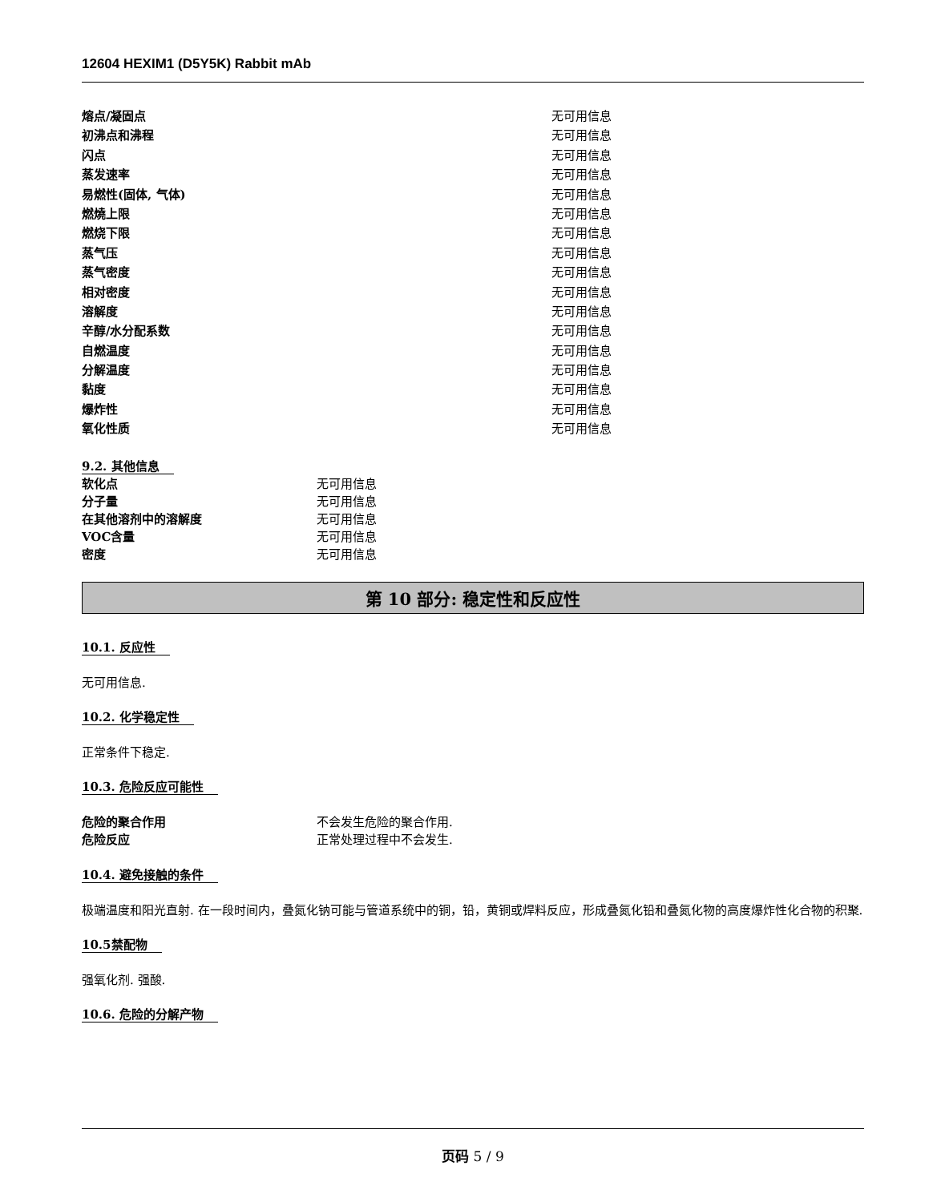12604 HEXIM1 (D5Y5K) Rabbit mAb
| 熔点/凝固点 | 无可用信息 |
| 初沸点和沸程 | 无可用信息 |
| 闪点 | 无可用信息 |
| 蒸发速率 | 无可用信息 |
| 易燃性(固体, 气体) | 无可用信息 |
| 燃燒上限 | 无可用信息 |
| 燃烧下限 | 无可用信息 |
| 蒸气压 | 无可用信息 |
| 蒸气密度 | 无可用信息 |
| 相对密度 | 无可用信息 |
| 溶解度 | 无可用信息 |
| 辛醇/水分配系数 | 无可用信息 |
| 自燃温度 | 无可用信息 |
| 分解温度 | 无可用信息 |
| 黏度 | 无可用信息 |
| 爆炸性 | 无可用信息 |
| 氧化性质 | 无可用信息 |
9.2. 其他信息
| 软化点 | 无可用信息 |
| 分子量 | 无可用信息 |
| 在其他溶剂中的溶解度 | 无可用信息 |
| VOC含量 | 无可用信息 |
| 密度 | 无可用信息 |
第 10 部分: 稳定性和反应性
10.1. 反应性
无可用信息.
10.2. 化学稳定性
正常条件下稳定.
10.3. 危险反应可能性
| 危险的聚合作用 | 不会发生危险的聚合作用. |
| 危险反应 | 正常处理过程中不会发生. |
10.4. 避免接触的条件
极端温度和阳光直射. 在一段时间内，叠氮化钠可能与管道系统中的铜，铅，黄铜或焊料反应，形成叠氮化铅和叠氮化物的高度爆炸性化合物的积聚.
10.5禁配物
强氧化剂. 强酸.
10.6. 危险的分解产物
页码 5 / 9